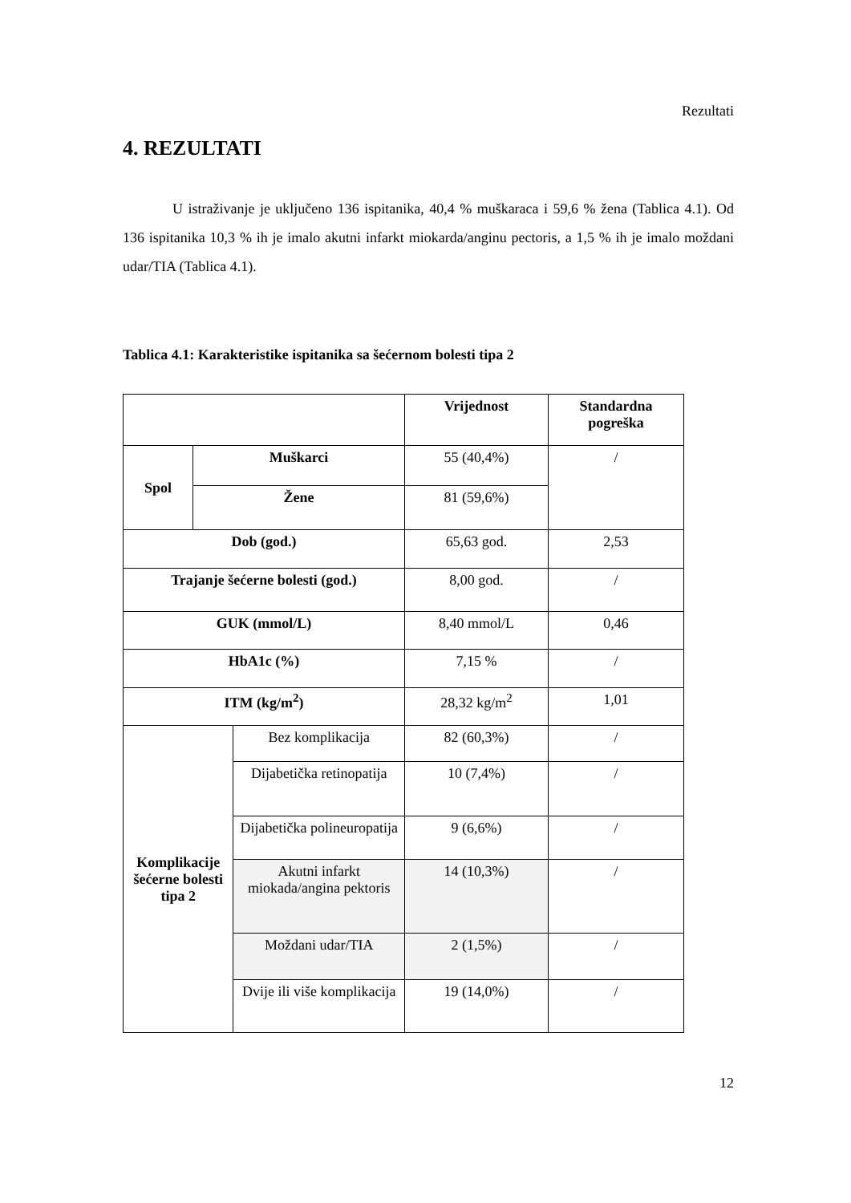Rezultati
4. REZULTATI
U istraživanje je uključeno 136 ispitanika, 40,4 % muškaraca i 59,6 % žena (Tablica 4.1). Od 136 ispitanika 10,3 % ih je imalo akutni infarkt miokarda/anginu pectoris, a 1,5 % ih je imalo moždani udar/TIA (Tablica 4.1).
Tablica 4.1: Karakteristike ispitanika sa šećernom bolesti tipa 2
| | | | Vrijednost | Standardna pogreška |
| --- | --- | --- | --- | --- |
| Spol | Muškarci | | 55 (40,4%) | / |
| | Žene | | 81 (59,6%) | |
| Dob (god.) | | | 65,63 god. | 2,53 |
| Trajanje šećerne bolesti (god.) | | | 8,00 god. | / |
| GUK (mmol/L) | | | 8,40 mmol/L | 0,46 |
| HbA1c (%) | | | 7,15 % | / |
| ITM (kg/m<sup>2</sup>) | | | 28,32 kg/m<sup>2</sup> | 1,01 |
| Komplikacije šećerne bolesti tipa 2 | | Bez komplikacija | 82 (60,3%) | / |
| | | Dijabetička retinopatija | 10 (7,4%) | / |
| | | Dijabetička polineuropatija | 9 (6,6%) | / |
| | | Akutni infarkt miokada/angina pektoris | 14 (10,3%) | / |
| | | Moždani udar/TIA | 2 (1,5%) | / |
| | | Dvije ili više komplikacija | 19 (14,0%) | / |
12